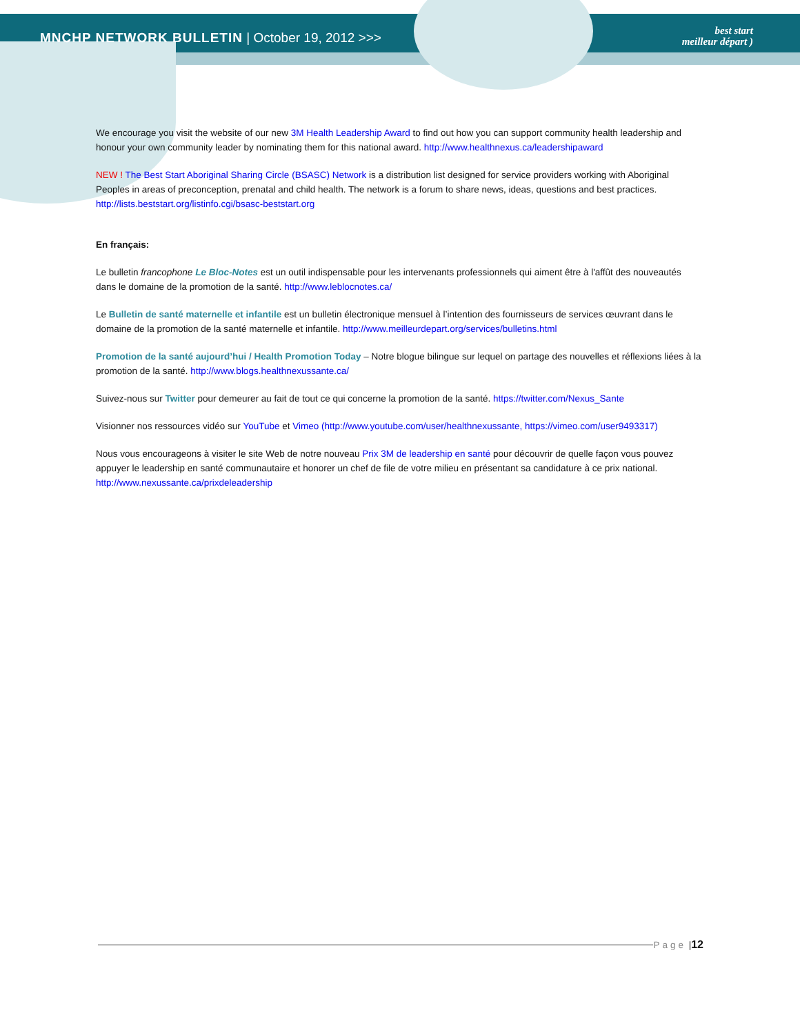MNCHP NETWORK BULLETIN | October 19, 2012 >>>
best start
meilleur départ )
We encourage you visit the website of our new 3M Health Leadership Award to find out how you can support community health leadership and honour your own community leader by nominating them for this national award. http://www.healthnexus.ca/leadershipaward
NEW ! The Best Start Aboriginal Sharing Circle (BSASC) Network is a distribution list designed for service providers working with Aboriginal Peoples in areas of preconception, prenatal and child health. The network is a forum to share news, ideas, questions and best practices. http://lists.beststart.org/listinfo.cgi/bsasc-beststart.org
En français:
Le bulletin francophone Le Bloc-Notes est un outil indispensable pour les intervenants professionnels qui aiment être à l'affût des nouveautés dans le domaine de la promotion de la santé. http://www.leblocnotes.ca/
Le Bulletin de santé maternelle et infantile est un bulletin électronique mensuel à l’intention des fournisseurs de services œuvrant dans le domaine de la promotion de la santé maternelle et infantile. http://www.meilleurdepart.org/services/bulletins.html
Promotion de la santé aujourd’hui / Health Promotion Today – Notre blogue bilingue sur lequel on partage des nouvelles et réflexions liées à la promotion de la santé. http://www.blogs.healthnexussante.ca/
Suivez-nous sur Twitter pour demeurer au fait de tout ce qui concerne la promotion de la santé. https://twitter.com/Nexus_Sante
Visionner nos ressources vidéo sur YouTube et Vimeo (http://www.youtube.com/user/healthnexussante, https://vimeo.com/user9493317)
Nous vous encourageons à visiter le site Web de notre nouveau Prix 3M de leadership en santé pour découvrir de quelle façon vous pouvez appuyer le leadership en santé communautaire et honorer un chef de file de votre milieu en présentant sa candidature à ce prix national. http://www.nexussante.ca/prixdeleadership
Page | 12